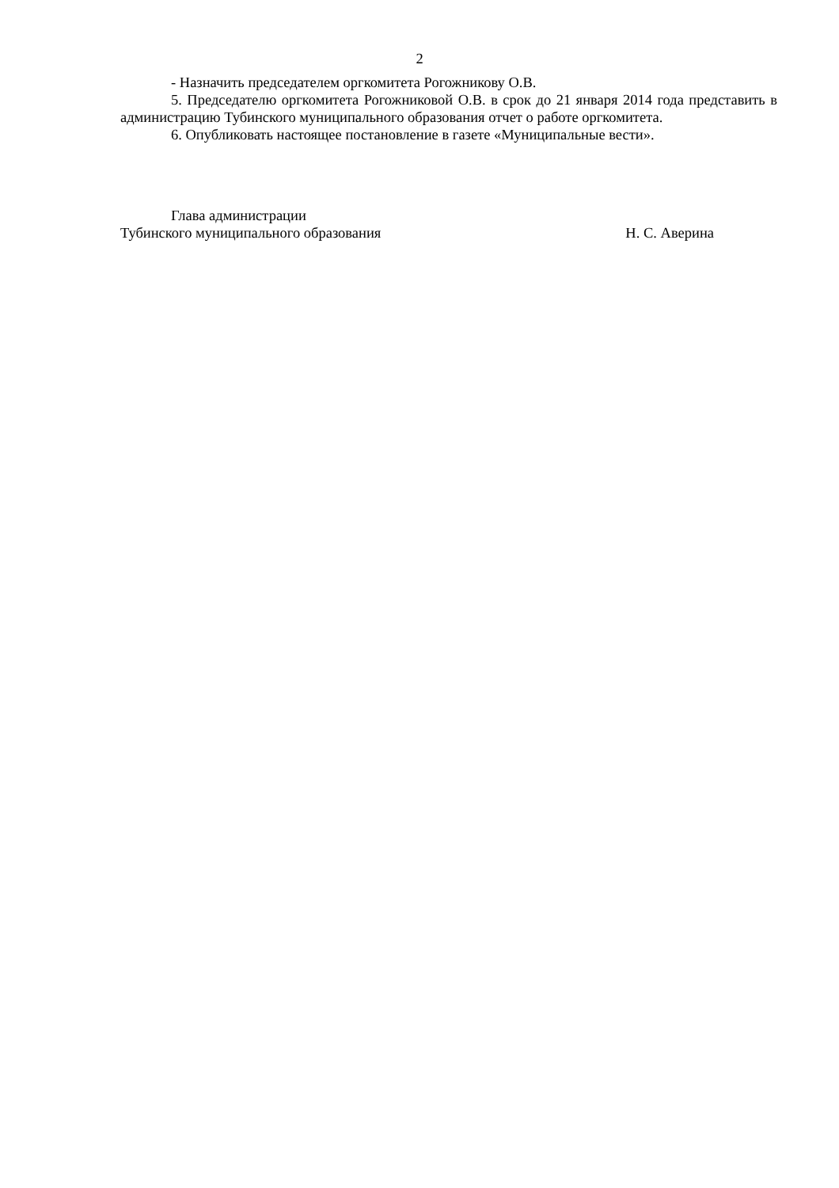2
- Назначить председателем оргкомитета Рогожникову О.В.
5. Председателю оргкомитета Рогожниковой О.В. в срок до 21 января 2014 года представить в администрацию Тубинского муниципального образования отчет о работе оргкомитета.
6. Опубликовать настоящее постановление в газете «Муниципальные вести».
Глава администрации
Тубинского муниципального образования Н. С. Аверина